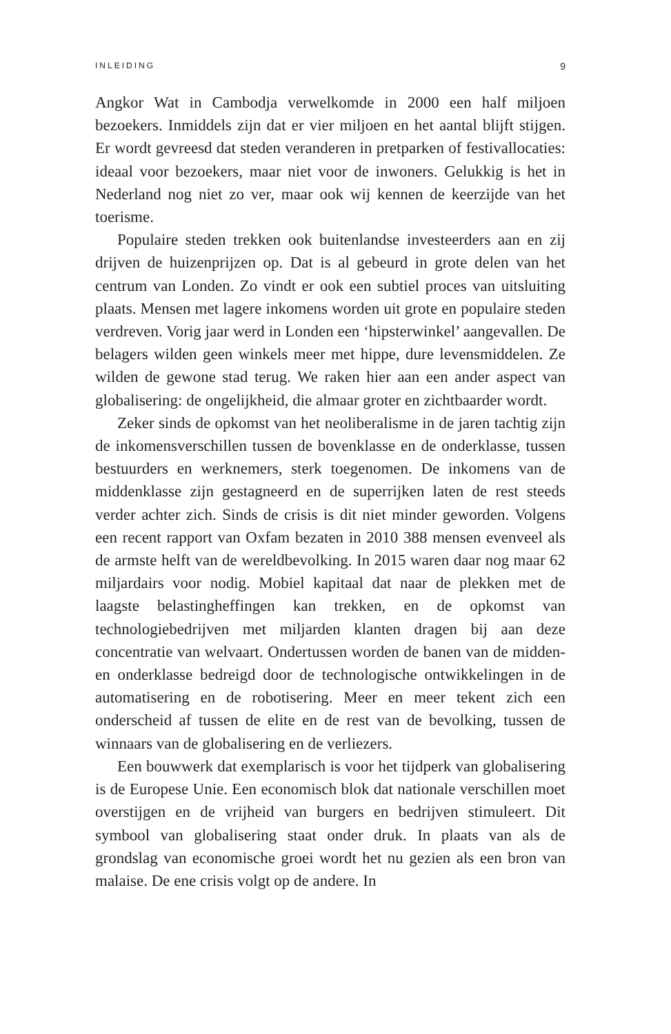INLEIDING 9
Angkor Wat in Cambodja verwelkomde in 2000 een half miljoen bezoekers. Inmiddels zijn dat er vier miljoen en het aantal blijft stijgen. Er wordt gevreesd dat steden veranderen in pretparken of festivallocaties: ideaal voor bezoekers, maar niet voor de inwoners. Gelukkig is het in Nederland nog niet zo ver, maar ook wij kennen de keerzijde van het toerisme.
Populaire steden trekken ook buitenlandse investeerders aan en zij drijven de huizenprijzen op. Dat is al gebeurd in grote delen van het centrum van Londen. Zo vindt er ook een subtiel proces van uitsluiting plaats. Mensen met lagere inkomens worden uit grote en populaire steden verdreven. Vorig jaar werd in Londen een ‘hipsterwinkel’ aangevallen. De belagers wilden geen winkels meer met hippe, dure levensmiddelen. Ze wilden de gewone stad terug. We raken hier aan een ander aspect van globalisering: de ongelijkheid, die almaar groter en zichtbaarder wordt.
Zeker sinds de opkomst van het neoliberalisme in de jaren tachtig zijn de inkomensverschillen tussen de bovenklasse en de onderklasse, tussen bestuurders en werknemers, sterk toegenomen. De inkomens van de middenklasse zijn gestagneerd en de superrijken laten de rest steeds verder achter zich. Sinds de crisis is dit niet minder geworden. Volgens een recent rapport van Oxfam bezaten in 2010 388 mensen evenveel als de armste helft van de wereldbevolking. In 2015 waren daar nog maar 62 miljardairs voor nodig. Mobiel kapitaal dat naar de plekken met de laagste belastingheffingen kan trekken, en de opkomst van technologiebedrijven met miljarden klanten dragen bij aan deze concentratie van welvaart. Ondertussen worden de banen van de midden- en onderklasse bedreigd door de technologische ontwikkelingen in de automatisering en de robotisering. Meer en meer tekent zich een onderscheid af tussen de elite en de rest van de bevolking, tussen de winnaars van de globalisering en de verliezers.
Een bouwwerk dat exemplarisch is voor het tijdperk van globalisering is de Europese Unie. Een economisch blok dat nationale verschillen moet overstijgen en de vrijheid van burgers en bedrijven stimuleert. Dit symbool van globalisering staat onder druk. In plaats van als de grondslag van economische groei wordt het nu gezien als een bron van malaise. De ene crisis volgt op de andere. In